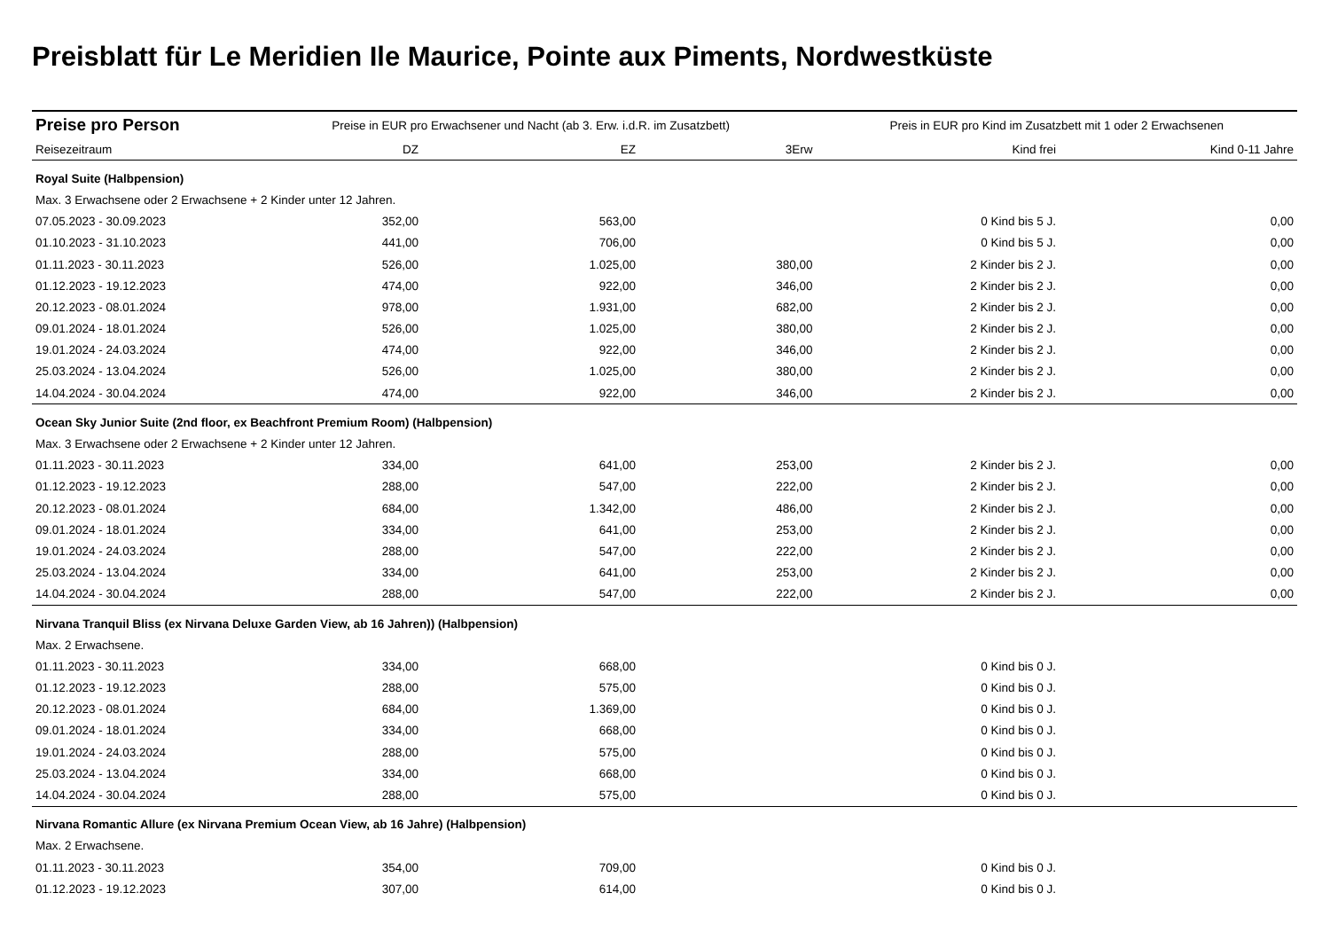Preisblatt für Le Meridien Ile Maurice, Pointe aux Piments, Nordwestküste
| Preise pro Person | Preise in EUR pro Erwachsener und Nacht (ab 3. Erw. i.d.R. im Zusatzbett) | | | Preis in EUR pro Kind im Zusatzbett mit 1 oder 2 Erwachsenen | |
| --- | --- | --- | --- | --- | --- |
| Reisezeitraum | DZ | EZ | 3Erw | Kind frei | Kind 0-11 Jahre |
| Royal Suite (Halbpension) | | | | | |
| Max. 3 Erwachsene oder 2 Erwachsene + 2 Kinder unter 12 Jahren. | | | | | |
| 07.05.2023 - 30.09.2023 | 352,00 | 563,00 | | 0 Kind bis 5 J. | 0,00 |
| 01.10.2023 - 31.10.2023 | 441,00 | 706,00 | | 0 Kind bis 5 J. | 0,00 |
| 01.11.2023 - 30.11.2023 | 526,00 | 1.025,00 | 380,00 | 2 Kinder bis 2 J. | 0,00 |
| 01.12.2023 - 19.12.2023 | 474,00 | 922,00 | 346,00 | 2 Kinder bis 2 J. | 0,00 |
| 20.12.2023 - 08.01.2024 | 978,00 | 1.931,00 | 682,00 | 2 Kinder bis 2 J. | 0,00 |
| 09.01.2024 - 18.01.2024 | 526,00 | 1.025,00 | 380,00 | 2 Kinder bis 2 J. | 0,00 |
| 19.01.2024 - 24.03.2024 | 474,00 | 922,00 | 346,00 | 2 Kinder bis 2 J. | 0,00 |
| 25.03.2024 - 13.04.2024 | 526,00 | 1.025,00 | 380,00 | 2 Kinder bis 2 J. | 0,00 |
| 14.04.2024 - 30.04.2024 | 474,00 | 922,00 | 346,00 | 2 Kinder bis 2 J. | 0,00 |
| Ocean Sky Junior Suite (2nd floor, ex Beachfront Premium Room) (Halbpension) | | | | | |
| Max. 3 Erwachsene oder 2 Erwachsene + 2 Kinder unter 12 Jahren. | | | | | |
| 01.11.2023 - 30.11.2023 | 334,00 | 641,00 | 253,00 | 2 Kinder bis 2 J. | 0,00 |
| 01.12.2023 - 19.12.2023 | 288,00 | 547,00 | 222,00 | 2 Kinder bis 2 J. | 0,00 |
| 20.12.2023 - 08.01.2024 | 684,00 | 1.342,00 | 486,00 | 2 Kinder bis 2 J. | 0,00 |
| 09.01.2024 - 18.01.2024 | 334,00 | 641,00 | 253,00 | 2 Kinder bis 2 J. | 0,00 |
| 19.01.2024 - 24.03.2024 | 288,00 | 547,00 | 222,00 | 2 Kinder bis 2 J. | 0,00 |
| 25.03.2024 - 13.04.2024 | 334,00 | 641,00 | 253,00 | 2 Kinder bis 2 J. | 0,00 |
| 14.04.2024 - 30.04.2024 | 288,00 | 547,00 | 222,00 | 2 Kinder bis 2 J. | 0,00 |
| Nirvana Tranquil Bliss (ex Nirvana Deluxe Garden View, ab 16 Jahren)) (Halbpension) | | | | | |
| Max. 2 Erwachsene. | | | | | |
| 01.11.2023 - 30.11.2023 | 334,00 | 668,00 | | 0 Kind bis 0 J. | |
| 01.12.2023 - 19.12.2023 | 288,00 | 575,00 | | 0 Kind bis 0 J. | |
| 20.12.2023 - 08.01.2024 | 684,00 | 1.369,00 | | 0 Kind bis 0 J. | |
| 09.01.2024 - 18.01.2024 | 334,00 | 668,00 | | 0 Kind bis 0 J. | |
| 19.01.2024 - 24.03.2024 | 288,00 | 575,00 | | 0 Kind bis 0 J. | |
| 25.03.2024 - 13.04.2024 | 334,00 | 668,00 | | 0 Kind bis 0 J. | |
| 14.04.2024 - 30.04.2024 | 288,00 | 575,00 | | 0 Kind bis 0 J. | |
| Nirvana Romantic Allure (ex Nirvana Premium Ocean View, ab 16 Jahre) (Halbpension) | | | | | |
| Max. 2 Erwachsene. | | | | | |
| 01.11.2023 - 30.11.2023 | 354,00 | 709,00 | | 0 Kind bis 0 J. | |
| 01.12.2023 - 19.12.2023 | 307,00 | 614,00 | | 0 Kind bis 0 J. | |